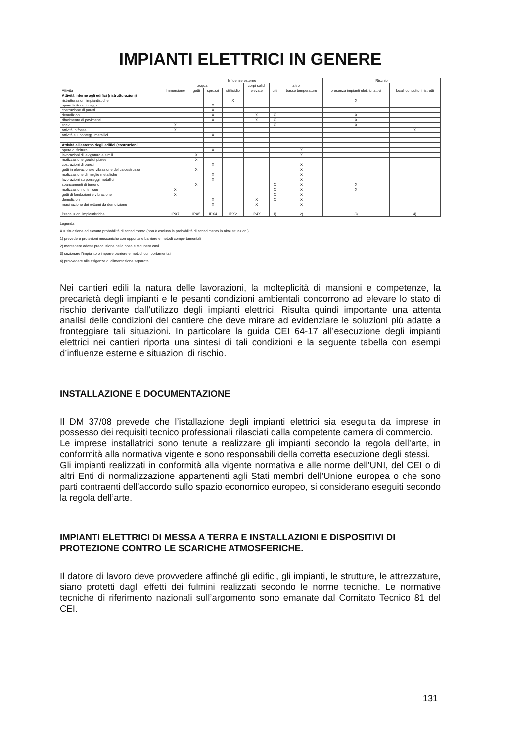IMPIANTI ELETTRICI IN GENERE
| | Influenze esterne | | | | | | | Rischio | |
| --- | --- | --- | --- | --- | --- | --- | --- | --- | --- |
| | acqua | | | | corpi solidi | altro | | | |
| Attività | Immersione | getti | spruzzi | stillicidio | elevate | urti | basse temperature | presenza impianti elettrici attivi | locali conduttori ristretti |
| Attività interne agli edifici (ristrutturazioni) | | | | | | | | | |
| ristrutturazioni impiantistiche | | | | X | | | | X | |
| opere finitura tinteggio | | | X | | | | | | |
| costruzione di pareti | | | X | | | | | | |
| demolizioni | | | X | | X | X | | X | |
| rifacimento di pavimenti | | | X | | X | X | | X | |
| scavi | X | | | | | X | | X | |
| attività in fosse | X | | | | | | | | X |
| attività sui ponteggi metallici | | | X | | | | | | |
| Attività all'esterno degli edifici (costruzioni) | | | | | | | | | |
| opere di finitura | | | X | | | | X | | |
| lavorazioni di levigatura e simili | | X | | | | | X | | |
| realizzazione getti di platee | | X | | | | | | | |
| costruzioni di pareti | | | X | | | | X | | |
| getti in elevazione e vibrazione del calcestruzzo | | X | | | | | X | | |
| realizzazione di maglie metalliche | | | X | | | | X | | |
| lavorazioni su ponteggi metallici | | | X | | | | X | | |
| sbancamenti di terreno | | X | | | | X | X | X | |
| realizzazioni di trincee | X | | | | | X | X | X | |
| getti di fondazioni e vibrazione | X | | | | | X | X | | |
| demolizioni | | | X | | X | X | X | | |
| macinazione dei rottami da demolizione | | | X | | X | | X | | |
| Precauzioni impiantistiche | IPX7 | IPX5 | IPX4 | IPX2 | IP4X | 1) | 2) | 3) | 4) |
Legenda
X = situazione ad elevata probabilità di accadimento (non è esclusa la probabilità di accadimento in altre situazioni)
1) prevedere protezioni meccaniche con opportune barriere e metodi comportamentali
2) mantenere adatte precauzione nella posa e recupero cavi
3) sezionare l'impianto o imporre barriere e metodi comportamentali
4) provvedere alle esigenze di alimentazione separata
Nei cantieri edili la natura delle lavorazioni, la molteplicità di mansioni e competenze, la precarietà degli impianti e le pesanti condizioni ambientali concorrono ad elevare lo stato di rischio derivante dall’utilizzo degli impianti elettrici. Risulta quindi importante una attenta analisi delle condizioni del cantiere che deve mirare ad evidenziare le soluzioni più adatte a fronteggiare tali situazioni. In particolare la guida CEI 64-17 all’esecuzione degli impianti elettrici nei cantieri riporta una sintesi di tali condizioni e la seguente tabella con esempi d’influenze esterne e situazioni di rischio.
INSTALLAZIONE E DOCUMENTAZIONE
Il DM 37/08 prevede che l’istallazione degli impianti elettrici sia eseguita da imprese in possesso dei requisiti tecnico professionali rilasciati dalla competente camera di commercio.
Le imprese installatrici sono tenute a realizzare gli impianti secondo la regola dell’arte, in conformità alla normativa vigente e sono responsabili della corretta esecuzione degli stessi.
Gli impianti realizzati in conformità alla vigente normativa e alle norme dell’UNI, del CEI o di altri Enti di normalizzazione appartenenti agli Stati membri dell’Unione europea o che sono parti contraenti dell’accordo sullo spazio economico europeo, si considerano eseguiti secondo la regola dell’arte.
IMPIANTI ELETTRICI DI MESSA A TERRA E INSTALLAZIONI E DISPOSITIVI DI PROTEZIONE CONTRO LE SCARICHE ATMOSFERICHE.
Il datore di lavoro deve provvedere affinché gli edifici, gli impianti, le strutture, le attrezzature, siano protetti dagli effetti dei fulmini realizzati secondo le norme tecniche. Le normative tecniche di riferimento nazionali sull’argomento sono emanate dal Comitato Tecnico 81 del CEI.
131